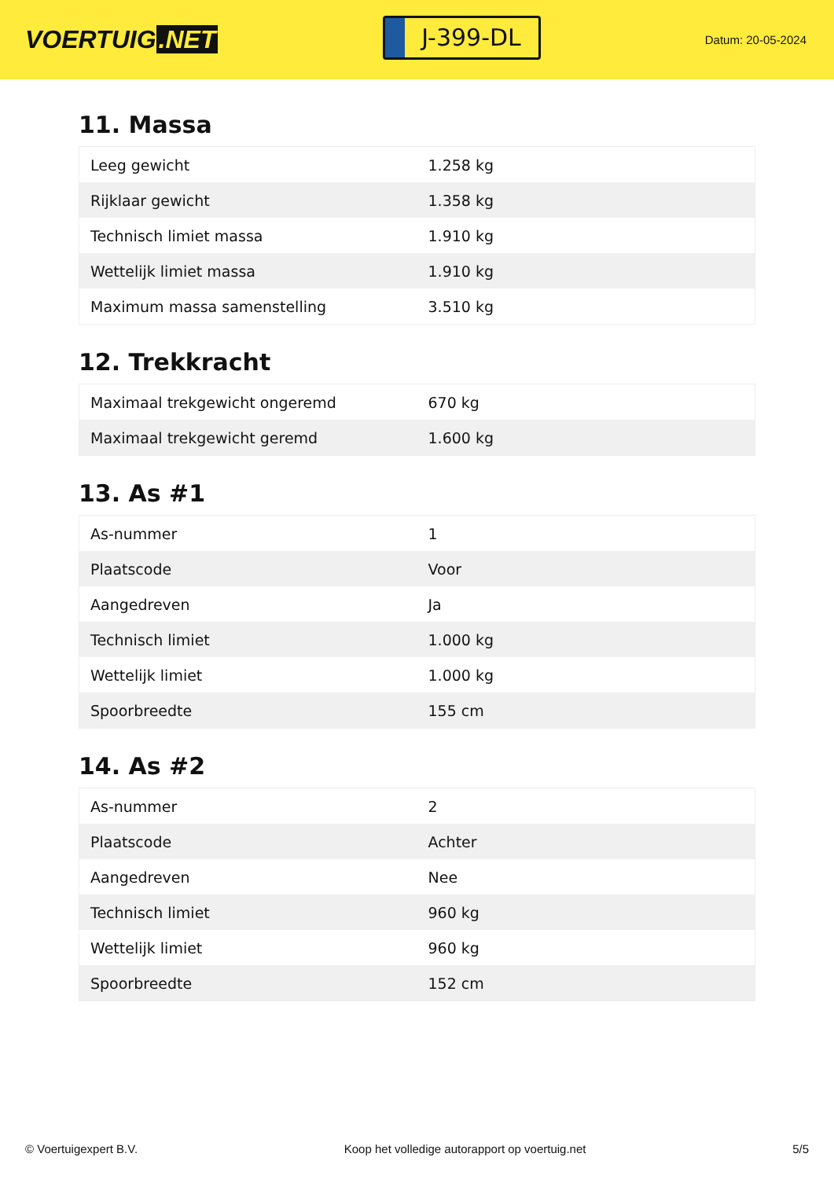VOERTUIG.NET
J-399-DL
Datum: 20-05-2024
11. Massa
| Leeg gewicht | 1.258 kg |
| Rijklaar gewicht | 1.358 kg |
| Technisch limiet massa | 1.910 kg |
| Wettelijk limiet massa | 1.910 kg |
| Maximum massa samenstelling | 3.510 kg |
12. Trekkracht
| Maximaal trekgewicht ongeremd | 670 kg |
| Maximaal trekgewicht geremd | 1.600 kg |
13. As #1
| As-nummer | 1 |
| Plaatscode | Voor |
| Aangedreven | Ja |
| Technisch limiet | 1.000 kg |
| Wettelijk limiet | 1.000 kg |
| Spoorbreedte | 155 cm |
14. As #2
| As-nummer | 2 |
| Plaatscode | Achter |
| Aangedreven | Nee |
| Technisch limiet | 960 kg |
| Wettelijk limiet | 960 kg |
| Spoorbreedte | 152 cm |
© Voertuigexpert B.V. Koop het volledige autorapport op voertuig.net 5/5